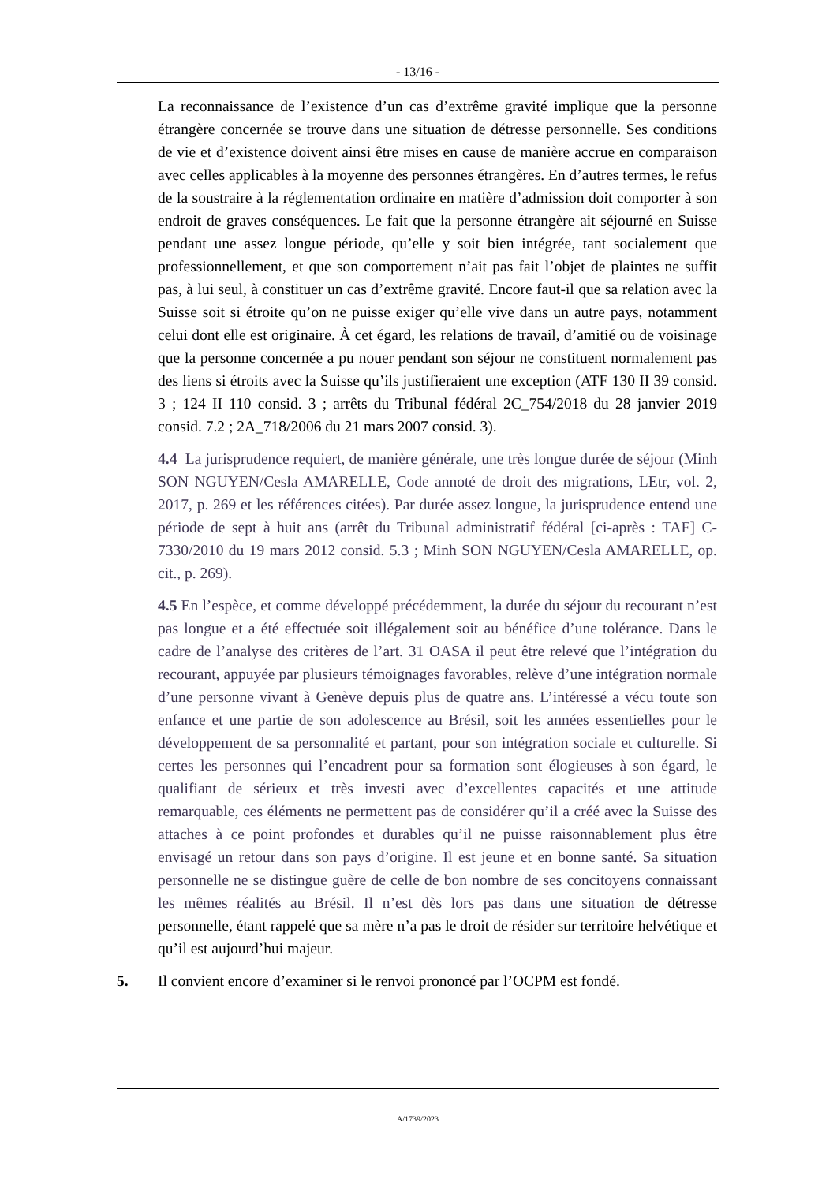- 13/16 -
La reconnaissance de l’existence d’un cas d’extrême gravité implique que la personne étrangère concernée se trouve dans une situation de détresse personnelle. Ses conditions de vie et d’existence doivent ainsi être mises en cause de manière accrue en comparaison avec celles applicables à la moyenne des personnes étrangères. En d’autres termes, le refus de la soustraire à la réglementation ordinaire en matière d’admission doit comporter à son endroit de graves conséquences. Le fait que la personne étrangère ait séjourné en Suisse pendant une assez longue période, qu’elle y soit bien intégrée, tant socialement que professionnellement, et que son comportement n’ait pas fait l’objet de plaintes ne suffit pas, à lui seul, à constituer un cas d’extrême gravité. Encore faut-il que sa relation avec la Suisse soit si étroite qu’on ne puisse exiger qu’elle vive dans un autre pays, notamment celui dont elle est originaire. À cet égard, les relations de travail, d’amitié ou de voisinage que la personne concernée a pu nouer pendant son séjour ne constituent normalement pas des liens si étroits avec la Suisse qu’ils justifieraient une exception (ATF 130 II 39 consid. 3 ; 124 II 110 consid. 3 ; arrêts du Tribunal fédéral 2C_754/2018 du 28 janvier 2019 consid. 7.2 ; 2A_718/2006 du 21 mars 2007 consid. 3).
4.4 La jurisprudence requiert, de manière générale, une très longue durée de séjour (Minh SON NGUYEN/Cesla AMARELLE, Code annoté de droit des migrations, LEtr, vol. 2, 2017, p. 269 et les références citées). Par durée assez longue, la jurisprudence entend une période de sept à huit ans (arrêt du Tribunal administratif fédéral [ci-après : TAF] C-7330/2010 du 19 mars 2012 consid. 5.3 ; Minh SON NGUYEN/Cesla AMARELLE, op. cit., p. 269).
4.5 En l’espèce, et comme développé précédemment, la durée du séjour du recourant n’est pas longue et a été effectuée soit illégalement soit au bénéfice d’une tolérance. Dans le cadre de l’analyse des critères de l’art. 31 OASA il peut être relevé que l’intégration du recourant, appuyée par plusieurs témoignages favorables, relève d’une intégration normale d’une personne vivant à Genève depuis plus de quatre ans. L’intéressé a vécu toute son enfance et une partie de son adolescence au Brésil, soit les années essentielles pour le développement de sa personnalité et partant, pour son intégration sociale et culturelle. Si certes les personnes qui l’encadrent pour sa formation sont élogieuses à son égard, le qualifiant de sérieux et très investi avec d’excellentes capacités et une attitude remarquable, ces éléments ne permettent pas de considérer qu’il a créé avec la Suisse des attaches à ce point profondes et durables qu’il ne puisse raisonnablement plus être envisagé un retour dans son pays d’origine. Il est jeune et en bonne santé. Sa situation personnelle ne se distingue guère de celle de bon nombre de ses concitoyens connaissant les mêmes réalités au Brésil. Il n’est dès lors pas dans une situation de détresse personnelle, étant rappelé que sa mère n’a pas le droit de résider sur territoire helvétique et qu’il est aujourd’hui majeur.
5. Il convient encore d’examiner si le renvoi prononcé par l’OCPM est fondé.
A/1739/2023